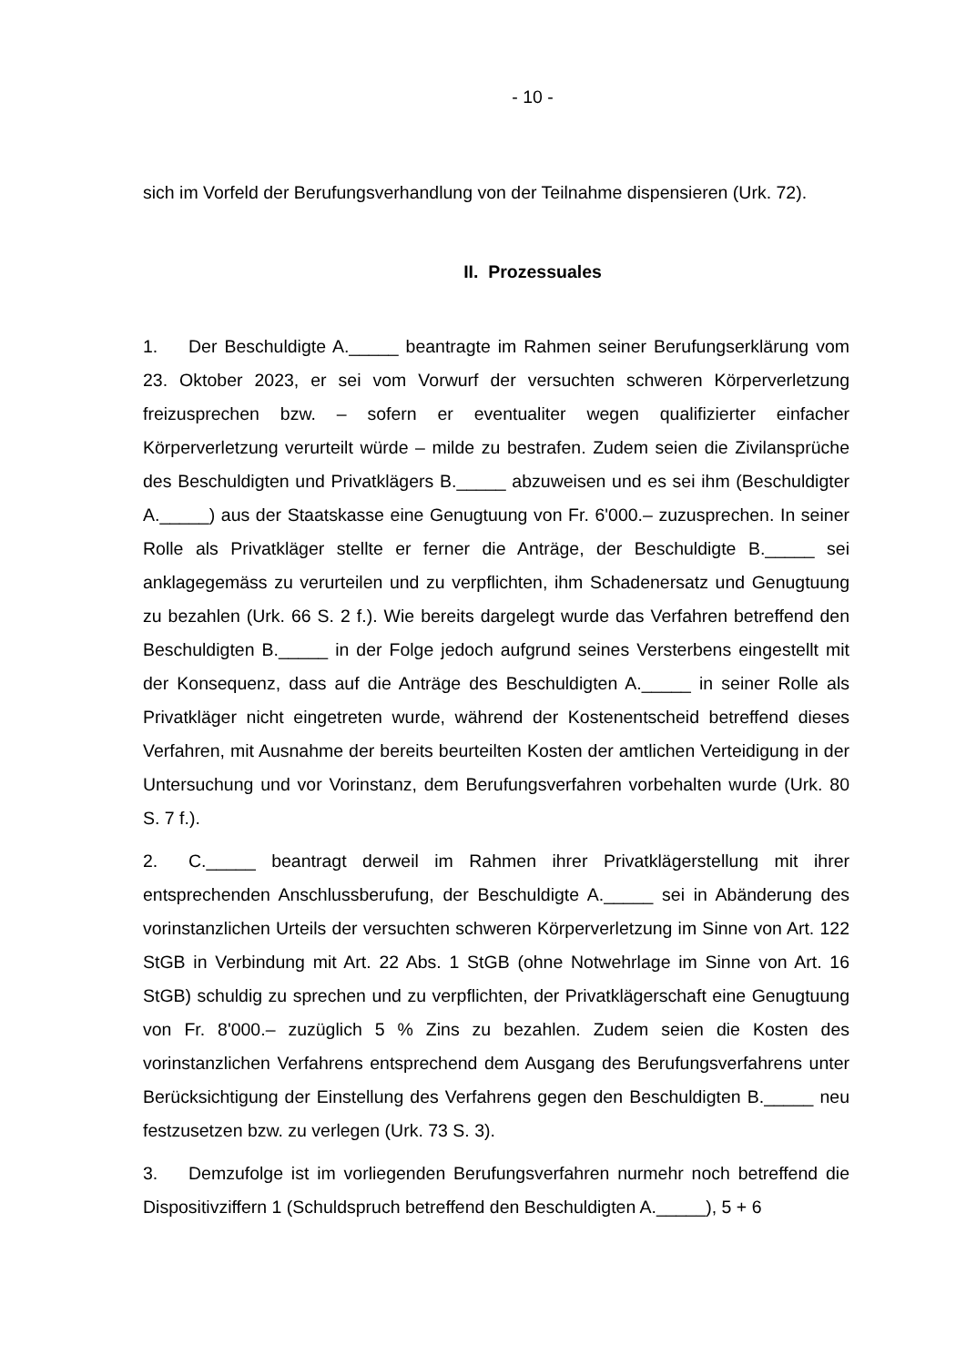- 10 -
sich im Vorfeld der Berufungsverhandlung von der Teilnahme dispensieren (Urk. 72).
II. Prozessuales
1. Der Beschuldigte A._____ beantragte im Rahmen seiner Berufungserklärung vom 23. Oktober 2023, er sei vom Vorwurf der versuchten schweren Körperverletzung freizusprechen bzw. – sofern er eventualiter wegen qualifizierter einfacher Körperverletzung verurteilt würde – milde zu bestrafen. Zudem seien die Zivilansprüche des Beschuldigten und Privatklägers B._____ abzuweisen und es sei ihm (Beschuldigter A._____) aus der Staatskasse eine Genugtuung von Fr. 6'000.– zuzusprechen. In seiner Rolle als Privatkläger stellte er ferner die Anträge, der Beschuldigte B._____ sei anklagegemäss zu verurteilen und zu verpflichten, ihm Schadenersatz und Genugtuung zu bezahlen (Urk. 66 S. 2 f.). Wie bereits dargelegt wurde das Verfahren betreffend den Beschuldigten B._____ in der Folge jedoch aufgrund seines Versterbens eingestellt mit der Konsequenz, dass auf die Anträge des Beschuldigten A._____ in seiner Rolle als Privatkläger nicht eingetreten wurde, während der Kostenentscheid betreffend dieses Verfahren, mit Ausnahme der bereits beurteilten Kosten der amtlichen Verteidigung in der Untersuchung und vor Vorinstanz, dem Berufungsverfahren vorbehalten wurde (Urk. 80 S. 7 f.).
2. C._____ beantragt derweil im Rahmen ihrer Privatklägerstellung mit ihrer entsprechenden Anschlussberufung, der Beschuldigte A._____ sei in Abänderung des vorinstanzlichen Urteils der versuchten schweren Körperverletzung im Sinne von Art. 122 StGB in Verbindung mit Art. 22 Abs. 1 StGB (ohne Notwehrlage im Sinne von Art. 16 StGB) schuldig zu sprechen und zu verpflichten, der Privatklägerschaft eine Genugtuung von Fr. 8'000.– zuzüglich 5 % Zins zu bezahlen. Zudem seien die Kosten des vorinstanzlichen Verfahrens entsprechend dem Ausgang des Berufungsverfahrens unter Berücksichtigung der Einstellung des Verfahrens gegen den Beschuldigten B._____ neu festzusetzen bzw. zu verlegen (Urk. 73 S. 3).
3. Demzufolge ist im vorliegenden Berufungsverfahren nurmehr noch betreffend die Dispositivziffern 1 (Schuldspruch betreffend den Beschuldigten A._____), 5 + 6